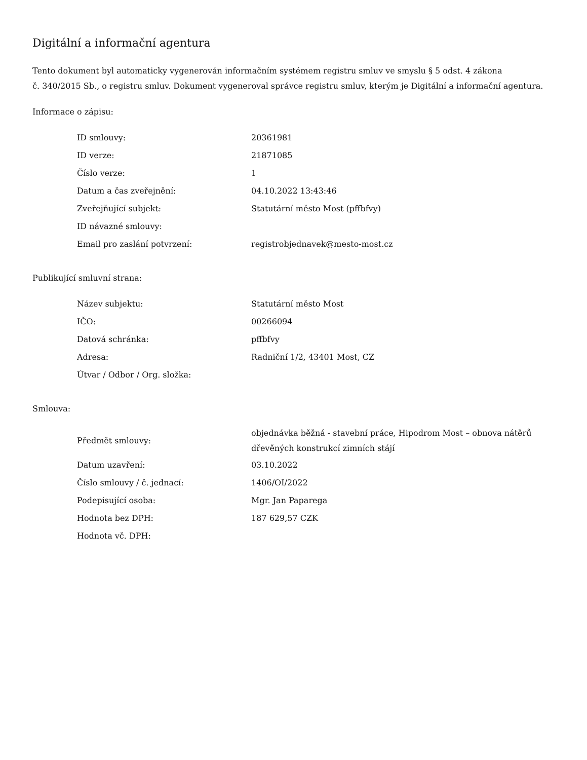Digitální a informační agentura
Tento dokument byl automaticky vygenerován informačním systémem registru smluv ve smyslu § 5 odst. 4 zákona
č. 340/2015 Sb., o registru smluv. Dokument vygeneroval správce registru smluv, kterým je Digitální a informační agentura.
Informace o zápisu:
| ID smlouvy: | 20361981 |
| ID verze: | 21871085 |
| Číslo verze: | 1 |
| Datum a čas zveřejnění: | 04.10.2022 13:43:46 |
| Zveřejňující subjekt: | Statutární město Most (pffbfvy) |
| ID návazné smlouvy: | |
| Email pro zaslání potvrzení: | registrobjednavek@mesto-most.cz |
Publikující smluvní strana:
| Název subjektu: | Statutární město Most |
| IČO: | 00266094 |
| Datová schránka: | pffbfvy |
| Adresa: | Radniční 1/2, 43401 Most, CZ |
| Útvar / Odbor / Org. složka: | |
Smlouva:
| Předmět smlouvy: | objednávka běžná - stavební práce, Hipodrom Most – obnova nátěrů dřevěných konstrukcí zimních stájí |
| Datum uzavření: | 03.10.2022 |
| Číslo smlouvy / č. jednací: | 1406/OI/2022 |
| Podepisující osoba: | Mgr. Jan Paparega |
| Hodnota bez DPH: | 187 629,57 CZK |
| Hodnota vč. DPH: | |